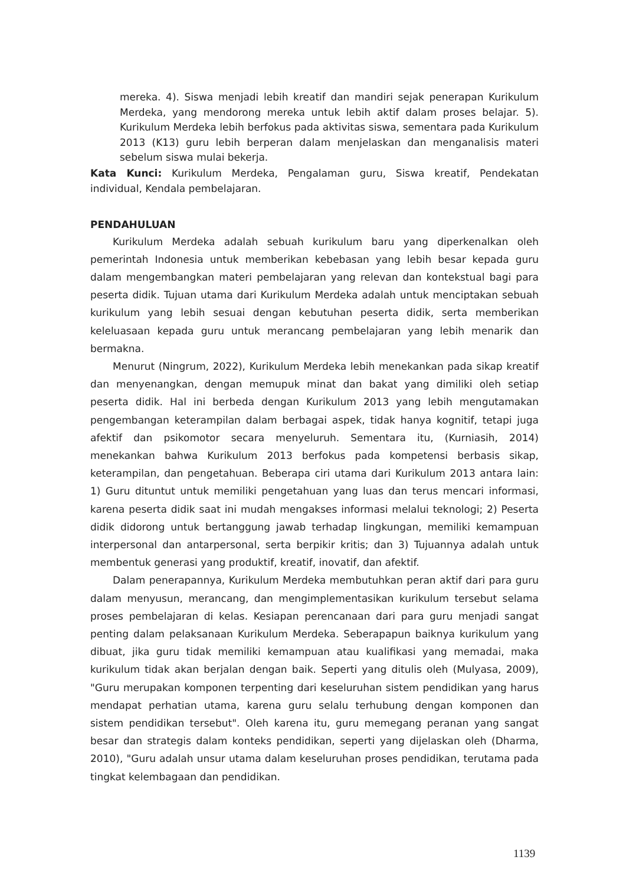mereka. 4). Siswa menjadi lebih kreatif dan mandiri sejak penerapan Kurikulum Merdeka, yang mendorong mereka untuk lebih aktif dalam proses belajar. 5). Kurikulum Merdeka lebih berfokus pada aktivitas siswa, sementara pada Kurikulum 2013 (K13) guru lebih berperan dalam menjelaskan dan menganalisis materi sebelum siswa mulai bekerja.
Kata Kunci: Kurikulum Merdeka, Pengalaman guru, Siswa kreatif, Pendekatan individual, Kendala pembelajaran.
PENDAHULUAN
Kurikulum Merdeka adalah sebuah kurikulum baru yang diperkenalkan oleh pemerintah Indonesia untuk memberikan kebebasan yang lebih besar kepada guru dalam mengembangkan materi pembelajaran yang relevan dan kontekstual bagi para peserta didik. Tujuan utama dari Kurikulum Merdeka adalah untuk menciptakan sebuah kurikulum yang lebih sesuai dengan kebutuhan peserta didik, serta memberikan keleluasaan kepada guru untuk merancang pembelajaran yang lebih menarik dan bermakna.
Menurut (Ningrum, 2022), Kurikulum Merdeka lebih menekankan pada sikap kreatif dan menyenangkan, dengan memupuk minat dan bakat yang dimiliki oleh setiap peserta didik. Hal ini berbeda dengan Kurikulum 2013 yang lebih mengutamakan pengembangan keterampilan dalam berbagai aspek, tidak hanya kognitif, tetapi juga afektif dan psikomotor secara menyeluruh. Sementara itu, (Kurniasih, 2014) menekankan bahwa Kurikulum 2013 berfokus pada kompetensi berbasis sikap, keterampilan, dan pengetahuan. Beberapa ciri utama dari Kurikulum 2013 antara lain: 1) Guru dituntut untuk memiliki pengetahuan yang luas dan terus mencari informasi, karena peserta didik saat ini mudah mengakses informasi melalui teknologi; 2) Peserta didik didorong untuk bertanggung jawab terhadap lingkungan, memiliki kemampuan interpersonal dan antarpersonal, serta berpikir kritis; dan 3) Tujuannya adalah untuk membentuk generasi yang produktif, kreatif, inovatif, dan afektif.
Dalam penerapannya, Kurikulum Merdeka membutuhkan peran aktif dari para guru dalam menyusun, merancang, dan mengimplementasikan kurikulum tersebut selama proses pembelajaran di kelas. Kesiapan perencanaan dari para guru menjadi sangat penting dalam pelaksanaan Kurikulum Merdeka. Seberapapun baiknya kurikulum yang dibuat, jika guru tidak memiliki kemampuan atau kualifikasi yang memadai, maka kurikulum tidak akan berjalan dengan baik. Seperti yang ditulis oleh (Mulyasa, 2009), "Guru merupakan komponen terpenting dari keseluruhan sistem pendidikan yang harus mendapat perhatian utama, karena guru selalu terhubung dengan komponen dan sistem pendidikan tersebut". Oleh karena itu, guru memegang peranan yang sangat besar dan strategis dalam konteks pendidikan, seperti yang dijelaskan oleh (Dharma, 2010), "Guru adalah unsur utama dalam keseluruhan proses pendidikan, terutama pada tingkat kelembagaan dan pendidikan.
1139